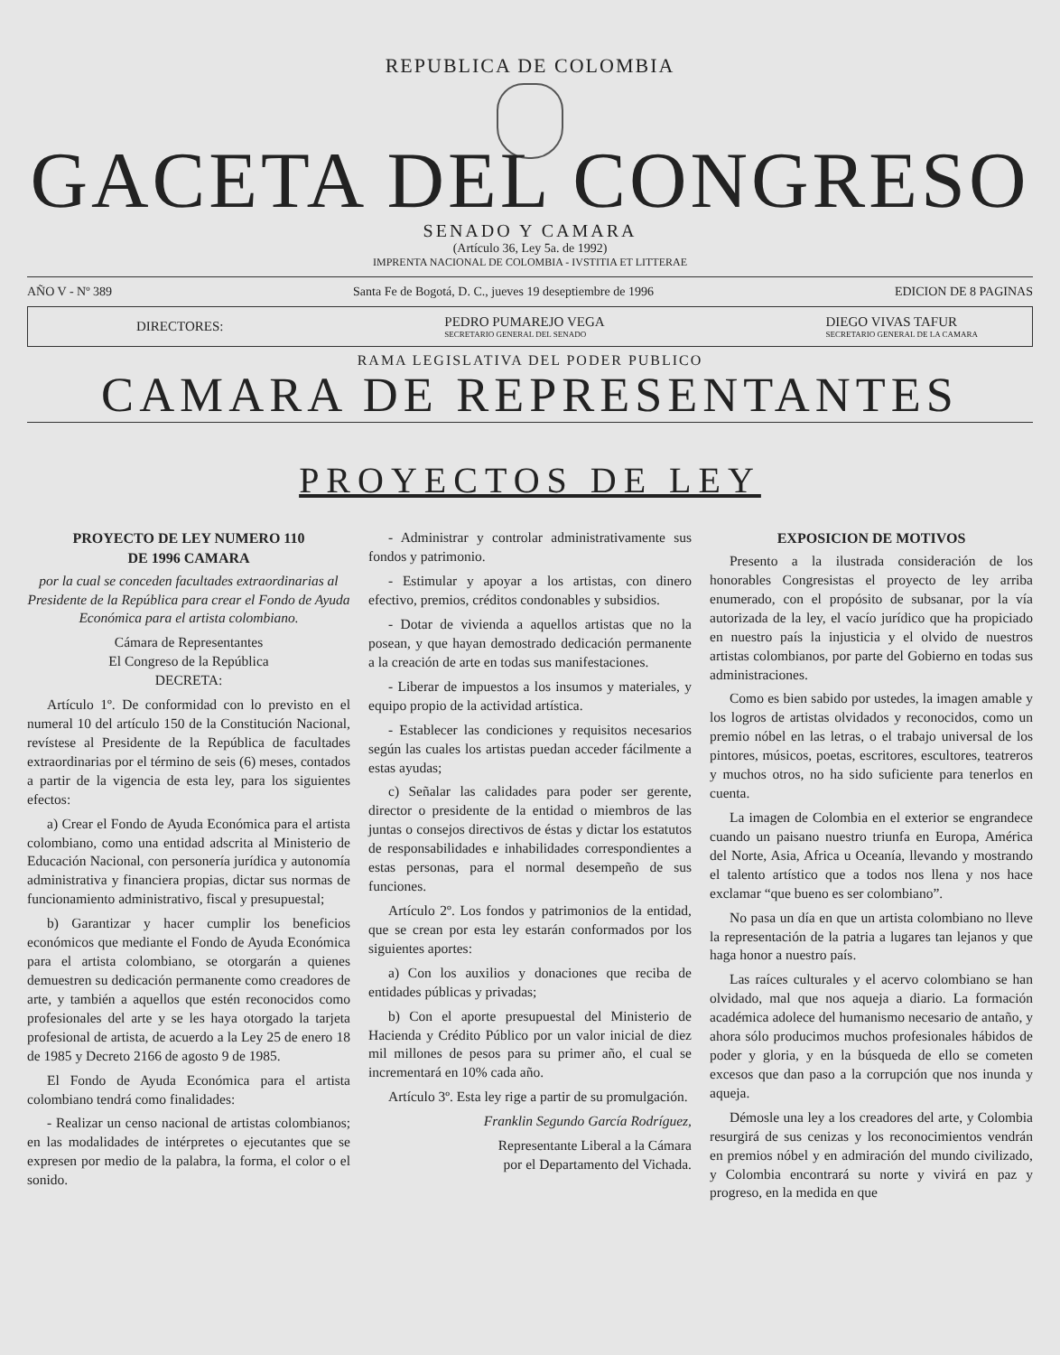REPUBLICA DE COLOMBIA
GACETA DEL CONGRESO
SENADO Y CAMARA
(Artículo 36, Ley 5a. de 1992)
IMPRENTA NACIONAL DE COLOMBIA - IVSTITIA ET LITTERAE
AÑO V - Nº 389 Santa Fe de Bogotá, D. C., jueves 19 deseptiembre de 1996 EDICION DE 8 PAGINAS
DIRECTORES: PEDRO PUMAREJO VEGA
SECRETARIO GENERAL DEL SENADO DIEGO VIVAS TAFUR
SECRETARIO GENERAL DE LA CAMARA
RAMA LEGISLATIVA DEL PODER PUBLICO
CAMARA DE REPRESENTANTES
PROYECTOS DE LEY
PROYECTO DE LEY NUMERO 110
DE 1996 CAMARA
por la cual se conceden facultades extraordinarias al Presidente de la República para crear el Fondo de Ayuda Económica para el artista colombiano.
Cámara de Representantes
El Congreso de la República
DECRETA:
Artículo 1º. De conformidad con lo previsto en el numeral 10 del artículo 150 de la Constitución Nacional, revístese al Presidente de la República de facultades extraordinarias por el término de seis (6) meses, contados a partir de la vigencia de esta ley, para los siguientes efectos:
a) Crear el Fondo de Ayuda Económica para el artista colombiano, como una entidad adscrita al Ministerio de Educación Nacional, con personería jurídica y autonomía administrativa y financiera propias, dictar sus normas de funcionamiento administrativo, fiscal y presupuestal;
b) Garantizar y hacer cumplir los beneficios económicos que mediante el Fondo de Ayuda Económica para el artista colombiano, se otorgarán a quienes demuestren su dedicación permanente como creadores de arte, y también a aquellos que estén reconocidos como profesionales del arte y se les haya otorgado la tarjeta profesional de artista, de acuerdo a la Ley 25 de enero 18 de 1985 y Decreto 2166 de agosto 9 de 1985.
El Fondo de Ayuda Económica para el artista colombiano tendrá como finalidades:
- Realizar un censo nacional de artistas colombianos; en las modalidades de intérpretes o ejecutantes que se expresen por medio de la palabra, la forma, el color o el sonido.
- Administrar y controlar administrativamente sus fondos y patrimonio.
- Estimular y apoyar a los artistas, con dinero efectivo, premios, créditos condonables y subsidios.
- Dotar de vivienda a aquellos artistas que no la posean, y que hayan demostrado dedicación permanente a la creación de arte en todas sus manifestaciones.
- Liberar de impuestos a los insumos y materiales, y equipo propio de la actividad artística.
- Establecer las condiciones y requisitos necesarios según las cuales los artistas puedan acceder fácilmente a estas ayudas;
c) Señalar las calidades para poder ser gerente, director o presidente de la entidad o miembros de las juntas o consejos directivos de éstas y dictar los estatutos de responsabilidades e inhabilidades correspondientes a estas personas, para el normal desempeño de sus funciones.
Artículo 2º. Los fondos y patrimonios de la entidad, que se crean por esta ley estarán conformados por los siguientes aportes:
a) Con los auxilios y donaciones que reciba de entidades públicas y privadas;
b) Con el aporte presupuestal del Ministerio de Hacienda y Crédito Público por un valor inicial de diez mil millones de pesos para su primer año, el cual se incrementará en 10% cada año.
Artículo 3º. Esta ley rige a partir de su promulgación.
Franklin Segundo García Rodríguez,
Representante Liberal a la Cámara
por el Departamento del Vichada.
EXPOSICION DE MOTIVOS
Presento a la ilustrada consideración de los honorables Congresistas el proyecto de ley arriba enumerado, con el propósito de subsanar, por la vía autorizada de la ley, el vacío jurídico que ha propiciado en nuestro país la injusticia y el olvido de nuestros artistas colombianos, por parte del Gobierno en todas sus administraciones.
Como es bien sabido por ustedes, la imagen amable y los logros de artistas olvidados y reconocidos, como un premio nóbel en las letras, o el trabajo universal de los pintores, músicos, poetas, escritores, escultores, teatreros y muchos otros, no ha sido suficiente para tenerlos en cuenta.
La imagen de Colombia en el exterior se engrandece cuando un paisano nuestro triunfa en Europa, América del Norte, Asia, Africa u Oceanía, llevando y mostrando el talento artístico que a todos nos llena y nos hace exclamar “que bueno es ser colombiano”.
No pasa un día en que un artista colombiano no lleve la representación de la patria a lugares tan lejanos y que haga honor a nuestro país.
Las raíces culturales y el acervo colombiano se han olvidado, mal que nos aqueja a diario. La formación académica adolece del humanismo necesario de antaño, y ahora sólo producimos muchos profesionales hábidos de poder y gloria, y en la búsqueda de ello se cometen excesos que dan paso a la corrupción que nos inunda y aqueja.
Démosle una ley a los creadores del arte, y Colombia resurgirá de sus cenizas y los reconocimientos vendrán en premios nóbel y en admiración del mundo civilizado, y Colombia encontrará su norte y vivirá en paz y progreso, en la medida en que